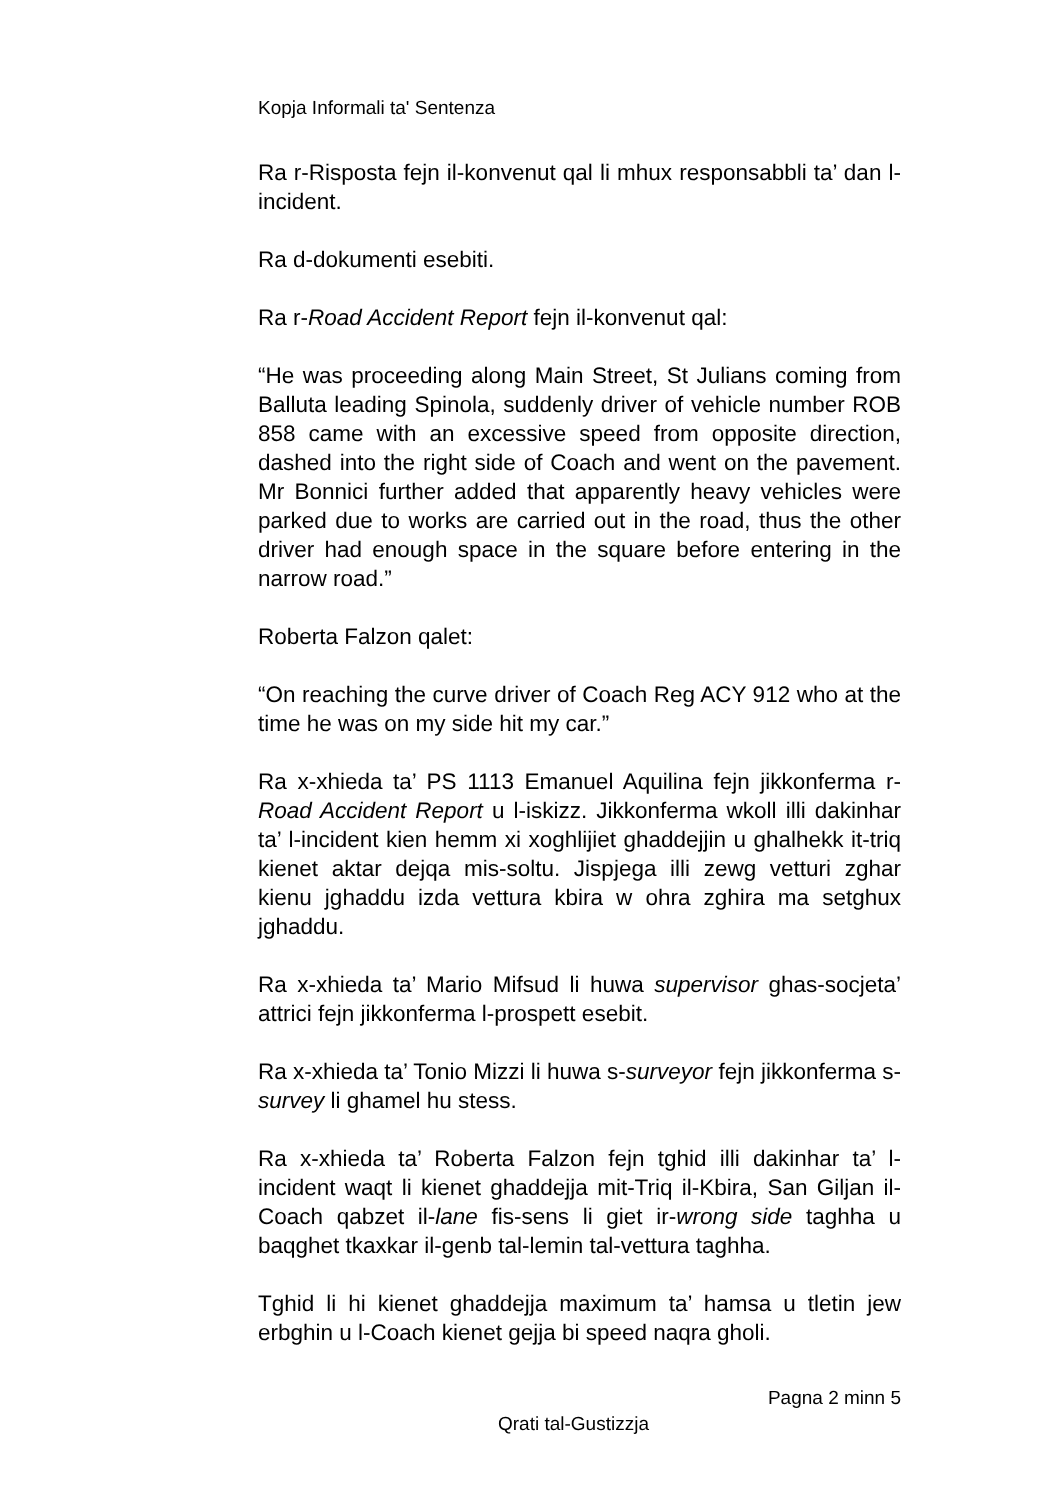Kopja Informali ta' Sentenza
Ra r-Risposta fejn il-konvenut qal li mhux responsabbli ta’ dan l-incident.
Ra d-dokumenti esebiti.
Ra r-Road Accident Report fejn il-konvenut qal:
“He was proceeding along Main Street, St Julians coming from Balluta leading Spinola, suddenly driver of vehicle number ROB 858 came with an excessive speed from opposite direction, dashed into the right side of Coach and went on the pavement. Mr Bonnici further added that apparently heavy vehicles were parked due to works are carried out in the road, thus the other driver had enough space in the square before entering in the narrow road.”
Roberta Falzon qalet:
“On reaching the curve driver of Coach Reg ACY 912 who at the time he was on my side hit my car.”
Ra x-xhieda ta’ PS 1113 Emanuel Aquilina fejn jikkonferma r-Road Accident Report u l-iskizz. Jikkonferma wkoll illi dakinhar ta’ l-incident kien hemm xi xoghlijiet ghaddejjin u ghalhekk it-triq kienet aktar dejqa mis-soltu. Jispjega illi zewg vetturi zghar kienu jghaddu izda vettura kbira w ohra zghira ma setghux jghaddu.
Ra x-xhieda ta’ Mario Mifsud li huwa supervisor ghas-socjeta’ attrici fejn jikkonferma l-prospett esebit.
Ra x-xhieda ta’ Tonio Mizzi li huwa s-surveyor fejn jikkonferma s-survey li ghamel hu stess.
Ra x-xhieda ta’ Roberta Falzon fejn tghid illi dakinhar ta’ l-incident waqt li kienet ghaddejja mit-Triq il-Kbira, San Giljan il-Coach qabzet il-lane fis-sens li giet ir-wrong side taghha u baqghet tkaxkar il-genb tal-lemin tal-vettura taghha.
Tghid li hi kienet ghaddejja maximum ta’ hamsa u tletin jew erbghin u l-Coach kienet gejja bi speed naqra gholi.
Pagna 2 minn 5
Qrati tal-Gustizzja